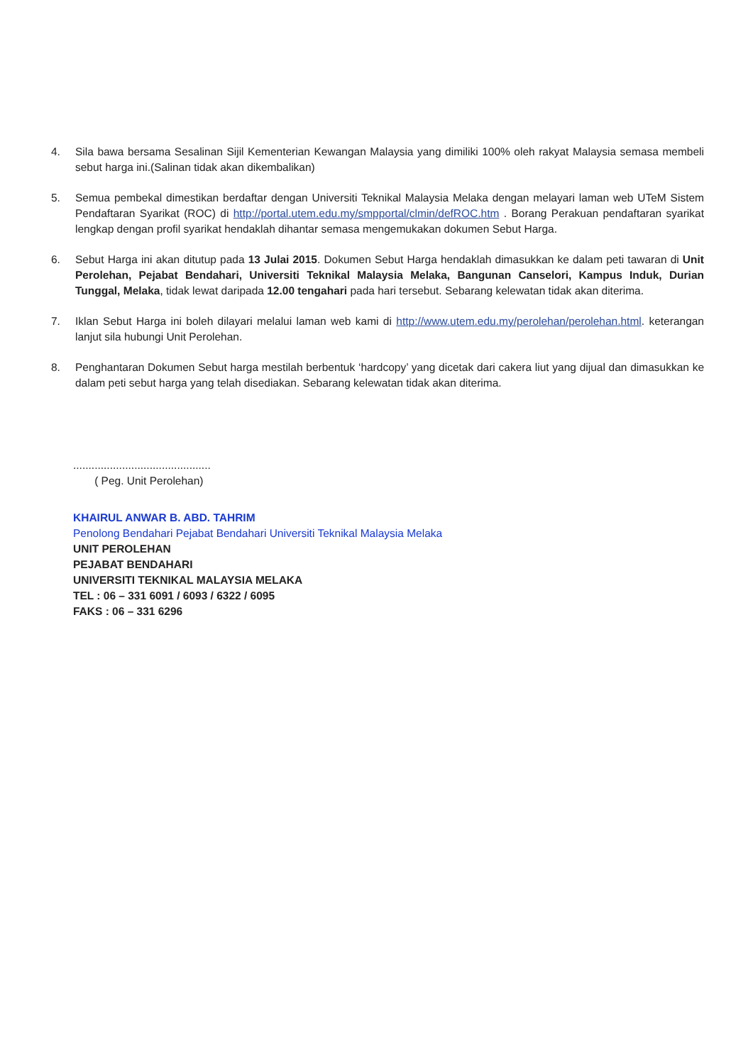4. Sila bawa bersama Sesalinan Sijil Kementerian Kewangan Malaysia yang dimiliki 100% oleh rakyat Malaysia semasa membeli sebut harga ini.(Salinan tidak akan dikembalikan)
5. Semua pembekal dimestikan berdaftar dengan Universiti Teknikal Malaysia Melaka dengan melayari laman web UTeM Sistem Pendaftaran Syarikat (ROC) di http://portal.utem.edu.my/smpportal/clmin/defROC.htm . Borang Perakuan pendaftaran syarikat lengkap dengan profil syarikat hendaklah dihantar semasa mengemukakan dokumen Sebut Harga.
6. Sebut Harga ini akan ditutup pada 13 Julai 2015. Dokumen Sebut Harga hendaklah dimasukkan ke dalam peti tawaran di Unit Perolehan, Pejabat Bendahari, Universiti Teknikal Malaysia Melaka, Bangunan Canselori, Kampus Induk, Durian Tunggal, Melaka, tidak lewat daripada 12.00 tengahari pada hari tersebut. Sebarang kelewatan tidak akan diterima.
7. Iklan Sebut Harga ini boleh dilayari melalui laman web kami di http://www.utem.edu.my/perolehan/perolehan.html. keterangan lanjut sila hubungi Unit Perolehan.
8. Penghantaran Dokumen Sebut harga mestilah berbentuk ‘hardcopy’ yang dicetak dari cakera liut yang dijual dan dimasukkan ke dalam peti sebut harga yang telah disediakan. Sebarang kelewatan tidak akan diterima.
.............................................
( Peg. Unit Perolehan)
KHAIRUL ANWAR B. ABD. TAHRIM
Penolong Bendahari Pejabat Bendahari Universiti Teknikal Malaysia Melaka
UNIT PEROLEHAN
PEJABAT BENDAHARI
UNIVERSITI TEKNIKAL MALAYSIA MELAKA
TEL : 06 – 331 6091 / 6093 / 6322 / 6095
FAKS : 06 – 331 6296